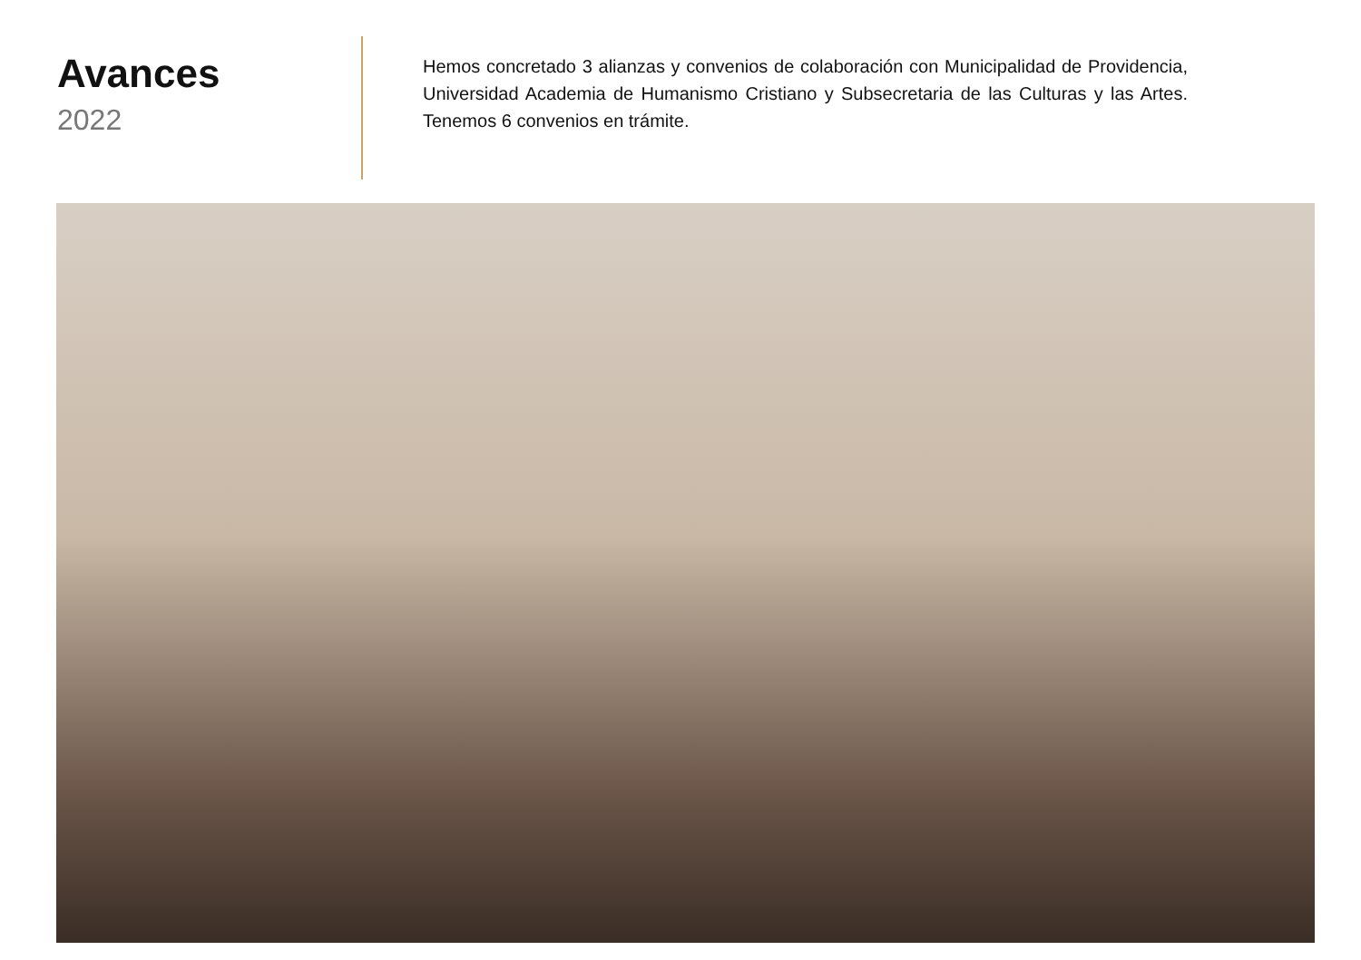Avances
2022
Hemos concretado 3 alianzas y convenios de colaboración con Municipalidad de Providencia, Universidad Academia de Humanismo Cristiano y Subsecretaria de las Culturas y las Artes. Tenemos 6 convenios en trámite.